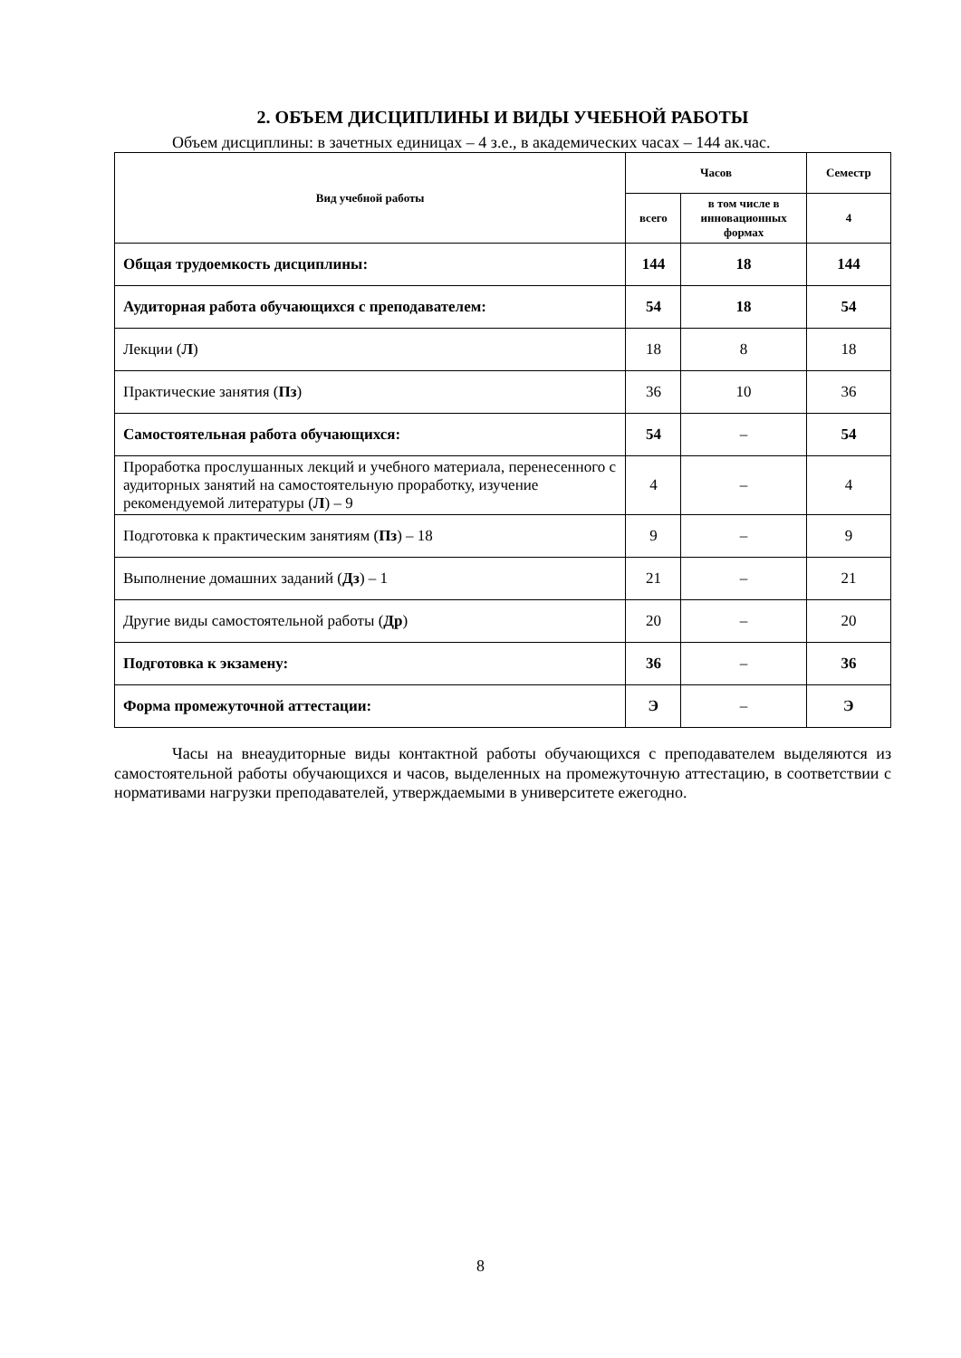2. ОБЪЕМ ДИСЦИПЛИНЫ И ВИДЫ УЧЕБНОЙ РАБОТЫ
Объем дисциплины: в зачетных единицах – 4 з.е., в академических часах – 144 ак.час.
| Вид учебной работы | Часов | | Семестр |
| --- | --- | --- | --- |
| | всего | в том числе в инновационных формах | 4 |
| Общая трудоемкость дисциплины: | 144 | 18 | 144 |
| Аудиторная работа обучающихся с преподавателем: | 54 | 18 | 54 |
| Лекции ( Л ) | 18 | 8 | 18 |
| Практические занятия ( Пз ) | 36 | 10 | 36 |
| Самостоятельная работа обучающихся: | 54 | – | 54 |
| Проработка прослушанных лекций и учебного материала, перенесенного с аудиторных занятий на самостоятельную проработку, изучение рекомендуемой литературы ( Л ) – 9 | 4 | – | 4 |
| Подготовка к практическим занятиям ( Пз ) – 18 | 9 | – | 9 |
| Выполнение домашних заданий ( Дз ) – 1 | 21 | – | 21 |
| Другие виды самостоятельной работы ( Др ) | 20 | – | 20 |
| Подготовка к экзамену: | 36 | – | 36 |
| Форма промежуточной аттестации: | Э | – | Э |
Часы на внеаудиторные виды контактной работы обучающихся с преподавателем выделяются из самостоятельной работы обучающихся и часов, выделенных на промежуточную аттестацию, в соответствии с нормативами нагрузки преподавателей, утверждаемыми в университете ежегодно.
8